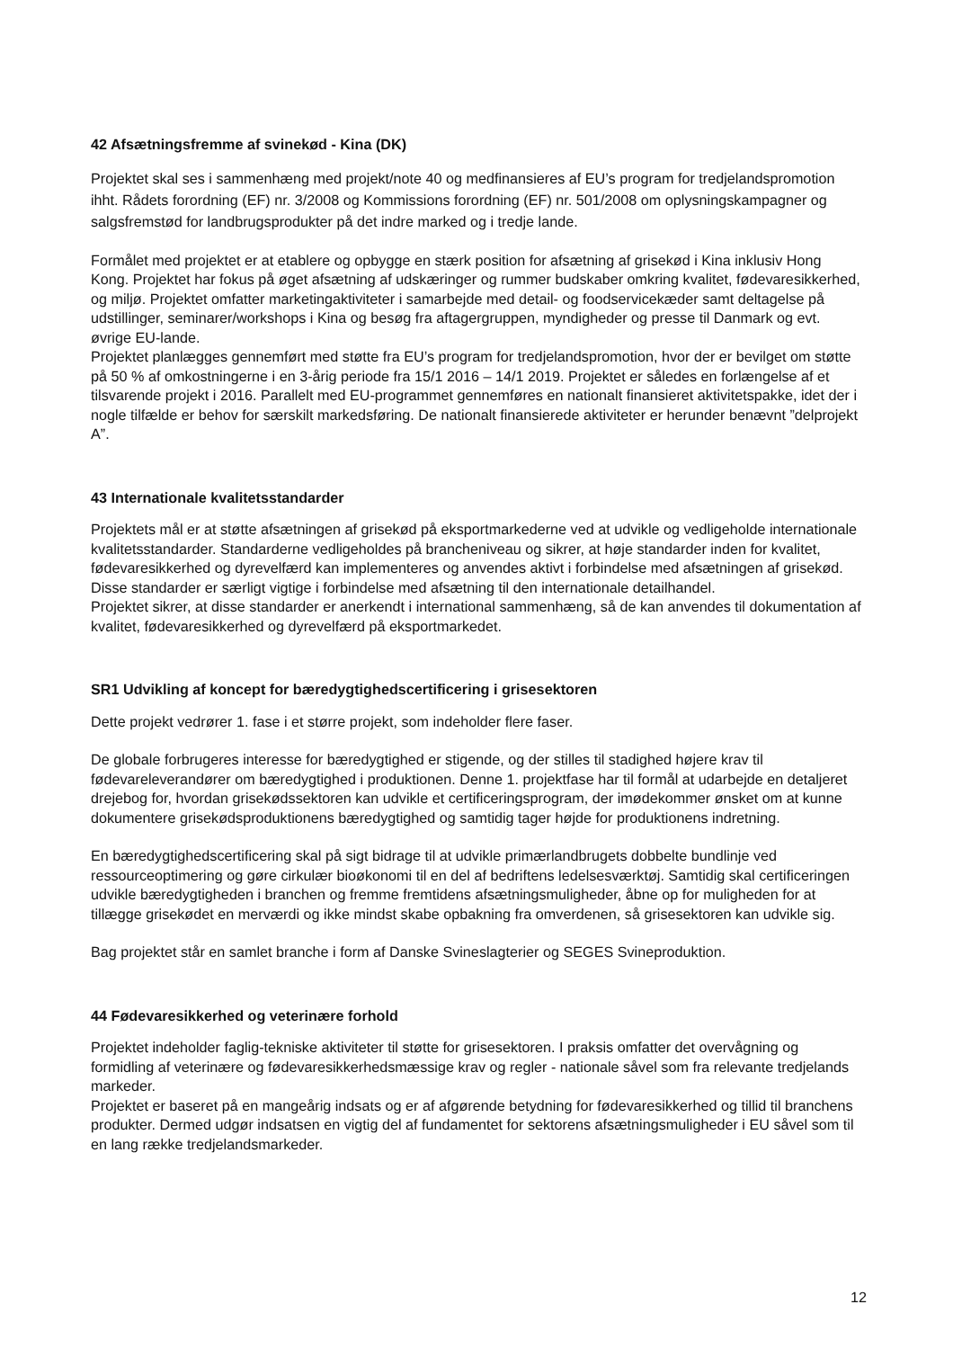42 Afsætningsfremme af svinekød - Kina (DK)
Projektet skal ses i sammenhæng med projekt/note 40 og medfinansieres af EU’s program for tredjelandspromotion ihht. Rådets forordning (EF) nr. 3/2008 og Kommissions forordning (EF) nr. 501/2008 om oplysningskampagner og salgsfremstød for landbrugsprodukter på det indre marked og i tredje lande.
Formålet med projektet er at etablere og opbygge en stærk position for afsætning af grisekød i Kina inklusiv Hong Kong. Projektet har fokus på øget afsætning af udskæringer og rummer budskaber omkring kvalitet, fødevaresikkerhed, og miljø. Projektet omfatter marketingaktiviteter i samarbejde med detail- og foodservicekæder samt deltagelse på udstillinger, seminarer/workshops i Kina og besøg fra aftagergruppen, myndigheder og presse til Danmark og evt. øvrige EU-lande.
Projektet planlægges gennemført med støtte fra EU’s program for tredjelandspromotion, hvor der er bevilget om støtte på 50 % af omkostningerne i en 3-årig periode fra 15/1 2016 – 14/1 2019. Projektet er således en forlængelse af et tilsvarende projekt i 2016. Parallelt med EU-programmet gennemføres en nationalt finansieret aktivitetspakke, idet der i nogle tilfælde er behov for særskilt markedsføring. De nationalt finansierede aktiviteter er herunder benævnt ”delprojekt A”.
43 Internationale kvalitetsstandarder
Projektets mål er at støtte afsætningen af grisekød på eksportmarkederne ved at udvikle og vedligeholde internationale kvalitetsstandarder. Standarderne vedligeholdes på brancheniveau og sikrer, at høje standarder inden for kvalitet, fødevaresikkerhed og dyrevelfærd kan implementeres og anvendes aktivt i forbindelse med afsætningen af grisekød. Disse standarder er særligt vigtige i forbindelse med afsætning til den internationale detailhandel.
Projektet sikrer, at disse standarder er anerkendt i international sammenhæng, så de kan anvendes til dokumentation af kvalitet, fødevaresikkerhed og dyrevelfærd på eksportmarkedet.
SR1 Udvikling af koncept for bæredygtighedscertificering i grisesektoren
Dette projekt vedrører 1. fase i et større projekt, som indeholder flere faser.
De globale forbrugeres interesse for bæredygtighed er stigende, og der stilles til stadighed højere krav til fødevareleverandører om bæredygtighed i produktionen. Denne 1. projektfase har til formål at udarbejde en detaljeret drejebog for, hvordan grisekødssektoren kan udvikle et certificeringsprogram, der imødekommer ønsket om at kunne dokumentere grisekødsproduktionens bæredygtighed og samtidig tager højde for produktionens indretning.
En bæredygtighedscertificering skal på sigt bidrage til at udvikle primærlandbrugets dobbelte bundlinje ved ressourceoptimering og gøre cirkulær bioøkonomi til en del af bedriftens ledelsesværktøj. Samtidig skal certificeringen udvikle bæredygtigheden i branchen og fremme fremtidens afsætningsmuligheder, åbne op for muligheden for at tillægge grisekødet en merværdi og ikke mindst skabe opbakning fra omverdenen, så grisesektoren kan udvikle sig.
Bag projektet står en samlet branche i form af Danske Svineslagterier og SEGES Svineproduktion.
44 Fødevaresikkerhed og veterinære forhold
Projektet indeholder faglig-tekniske aktiviteter til støtte for grisesektoren. I praksis omfatter det overvågning og formidling af veterinære og fødevaresikkerhedsmæssige krav og regler - nationale såvel som fra relevante tredjelands markeder.
Projektet er baseret på en mangeårig indsats og er af afgørende betydning for fødevaresikkerhed og tillid til branchens produkter. Dermed udgør indsatsen en vigtig del af fundamentet for sektorens afsætningsmuligheder i EU såvel som til en lang række tredjelandsmarkeder.
12